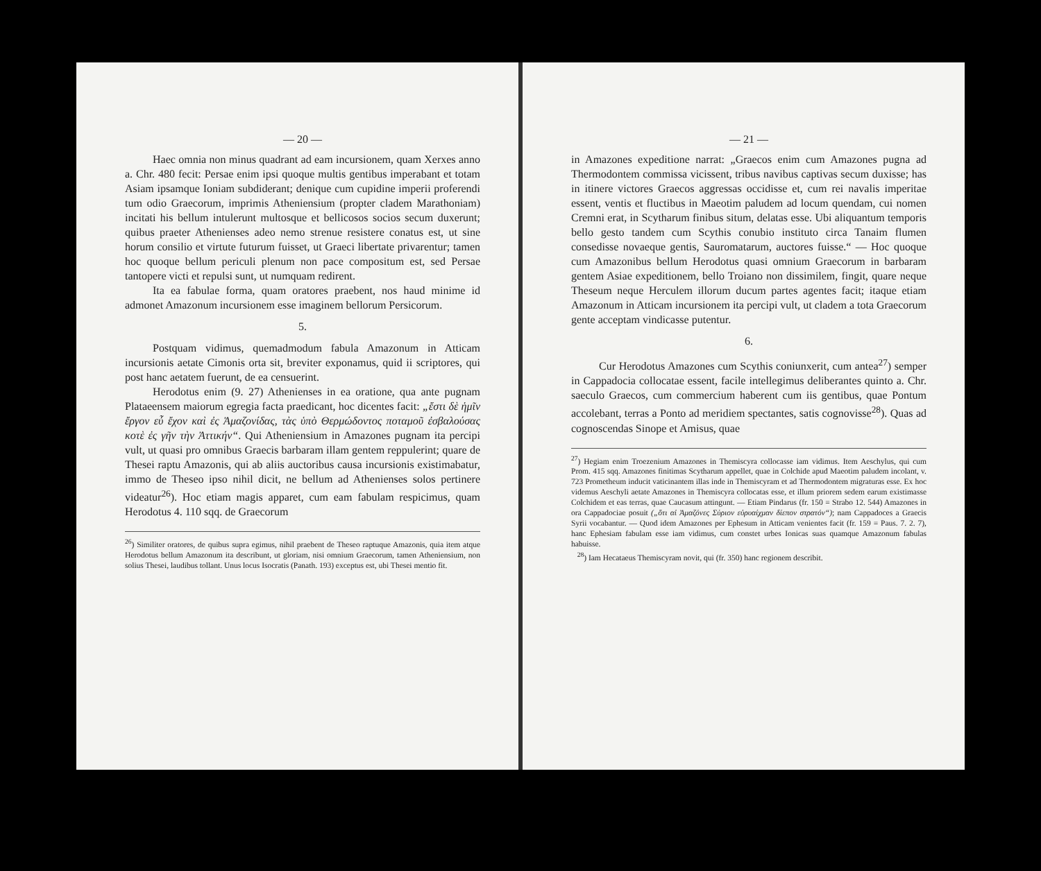— 20 —
Haec omnia non minus quadrant ad eam incursionem, quam Xerxes anno a. Chr. 480 fecit: Persae enim ipsi quoque multis gentibus imperabant et totam Asiam ipsamque Ioniam subdiderant; denique cum cupidine imperii proferendi tum odio Graecorum, imprimis Atheniensium (propter cladem Marathoniam) incitati his bellum intulerunt multosque et bellicosos socios secum duxerunt; quibus praeter Athenienses adeo nemo strenue resistere conatus est, ut sine horum consilio et virtute futurum fuisset, ut Graeci libertate privarentur; tamen hoc quoque bellum periculi plenum non pace compositum est, sed Persae tantopere victi et repulsi sunt, ut numquam redirent.
Ita ea fabulae forma, quam oratores praebent, nos haud minime id admonet Amazonum incursionem esse imaginem bellorum Persicorum.
5.
Postquam vidimus, quemadmodum fabula Amazonum in Atticam incursionis aetate Cimonis orta sit, breviter exponamus, quid ii scriptores, qui post hanc aetatem fuerunt, de ea censuerint.
Herodotus enim (9. 27) Athenienses in ea oratione, qua ante pugnam Plataeensem maiorum egregia facta praedicant, hoc dicentes facit: „ἔστι δὲ ἡμῖν ἔργον εὖ ἔχον καὶ ἐς Ἀμαζονίδας, τὰς ὑπὸ Θερμώδοντος ποταμοῦ ἐσβαλούσας κοτὲ ἐς γῆν τὴν Ἀττικήν“. Qui Atheniensium in Amazones pugnam ita percipi vult, ut quasi pro omnibus Graecis barbaram illam gentem reppulerint; quare de Thesei raptu Amazonis, qui ab aliis auctoribus causa incursionis existimabatur, immo de Theseo ipso nihil dicit, ne bellum ad Athenienses solos pertinere videatur<sup>26</sup>). Hoc etiam magis apparet, cum eam fabulam respicimus, quam Herodotus 4. 110 sqq. de Graecorum
<sup>26</sup>) Similiter oratores, de quibus supra egimus, nihil praebent de Theseo raptuque Amazonis, quia item atque Herodotus bellum Amazonum ita describunt, ut gloriam, nisi omnium Graecorum, tamen Atheniensium, non solius Thesei, laudibus tollant. Unus locus Isocratis (Panath. 193) exceptus est, ubi Thesei mentio fit.
— 21 —
in Amazones expeditione narrat: „Graecos enim cum Amazones pugna ad Thermodontem commissa vicissent, tribus navibus captivas secum duxisse; has in itinere victores Graecos aggressas occidisse et, cum rei navalis imperitae essent, ventis et fluctibus in Maeotim paludem ad locum quendam, cui nomen Cremni erat, in Scytharum finibus situm, delatas esse. Ubi aliquantum temporis bello gesto tandem cum Scythis conubio instituto circa Tanaim flumen consedisse novaeque gentis, Sauromatarum, auctores fuisse.“ — Hoc quoque cum Amazonibus bellum Herodotus quasi omnium Graecorum in barbaram gentem Asiae expeditionem, bello Troiano non dissimilem, fingit, quare neque Theseum neque Herculem illorum ducum partes agentes facit; itaque etiam Amazonum in Atticam incursionem ita percipi vult, ut cladem a tota Graecorum gente acceptam vindicasse putentur.
6.
Cur Herodotus Amazones cum Scythis coniunxerit, cum antea<sup>27</sup>) semper in Cappadocia collocatae essent, facile intellegimus deliberantes quinto a. Chr. saeculo Graecos, cum commercium haberent cum iis gentibus, quae Pontum accolebant, terras a Ponto ad meridiem spectantes, satis cognovisse<sup>28</sup>). Quas ad cognoscendas Sinope et Amisus, quae
<sup>27</sup>) Hegiam enim Troezenium Amazones in Themiscyra collocasse iam vidimus. Item Aeschylus, qui cum Prom. 415 sqq. Amazones finitimas Scytharum appellet, quae in Colchide apud Maeotim paludem incolant, v. 723 Prometheum inducit vaticinantem illas inde in Themiscyram et ad Thermodontem migraturas esse. Ex hoc videmus Aeschyli aetate Amazones in Themiscyra collocatas esse, et illum priorem sedem earum existimasse Colchidem et eas terras, quae Caucasum attingunt. — Etiam Pindarus (fr. 150 = Strabo 12. 544) Amazones in ora Cappadociae posuit („ὅτι αἱ Ἀμαζόνες Σύριον εὐρυαίχμαν δίεπον στρατόν“); nam Cappadoces a Graecis Syrii vocabantur. — Quod idem Amazones per Ephesum in Atticam venientes facit (fr. 159 = Paus. 7. 2. 7), hanc Ephesiam fabulam esse iam vidimus, cum constet urbes Ionicas suas quamque Amazonum fabulas habuisse.
<sup>28</sup>) Iam Hecataeus Themiscyram novit, qui (fr. 350) hanc regionem describit.